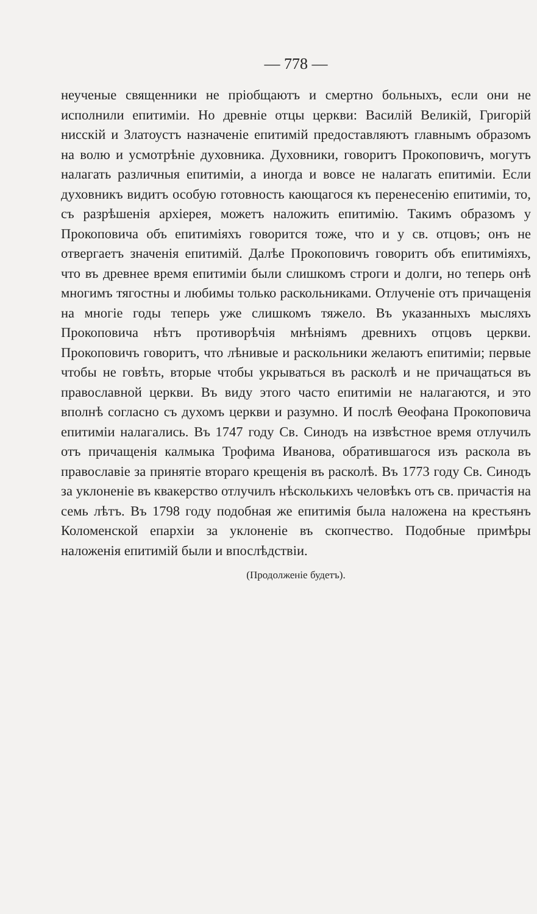— 778 —
неученые священники не пріобщаютъ и смертно больныхъ, если они не исполнили епитиміи. Но древніе отцы церкви: Василій Великій, Григорій нисскій и Златоустъ назначеніе епитимій предоставляютъ главнымъ образомъ на волю и усмотрѣніе духовника. Духовники, говоритъ Прокоповичъ, могутъ налагать различныя епитиміи, а иногда и вовсе не налагать епитиміи. Если духовникъ видитъ особую готовность кающагося къ перенесенію епитиміи, то, съ разрѣшенія архіерея, можетъ наложить епитимію. Такимъ образомъ у Прокоповича объ епитиміяхъ говорится тоже, что и у св. отцовъ; онъ не отвергаетъ значенія епитимій. Далѣе Прокоповичъ говоритъ объ епитиміяхъ, что въ древнее время епитиміи были слишкомъ строги и долги, но теперь онѣ многимъ тягостны и любимы только раскольниками. Отлученіе отъ причащенія на многіе годы теперь уже слишкомъ тяжело. Въ указанныхъ мысляхъ Прокоповича нѣтъ противорѣчія мнѣніямъ древнихъ отцовъ церкви. Прокоповичъ говоритъ, что лѣнивые и раскольники желаютъ епитиміи; первые чтобы не говѣть, вторые чтобы укрываться въ расколѣ и не причащаться въ православной церкви. Въ виду этого часто епитиміи не налагаются, и это вполнѣ согласно съ духомъ церкви и разумно. И послѣ Θеофана Прокоповича епитиміи налагались. Въ 1747 году Св. Синодъ на извѣстное время отлучилъ отъ причащенія калмыка Трофима Иванова, обратившагося изъ раскола въ православіе за принятіе втораго крещенія въ расколѣ. Въ 1773 году Св. Синодъ за уклоненіе въ квакерство отлучилъ нѣсколькихъ человѣкъ отъ св. причастія на семь лѣтъ. Въ 1798 году подобная же епитимія была наложена на крестьянъ Коломенской епархіи за уклоненіе въ скопчество. Подобные примѣры наложенія епитимій были и впослѣдствіи.
(Продолженіе будетъ).